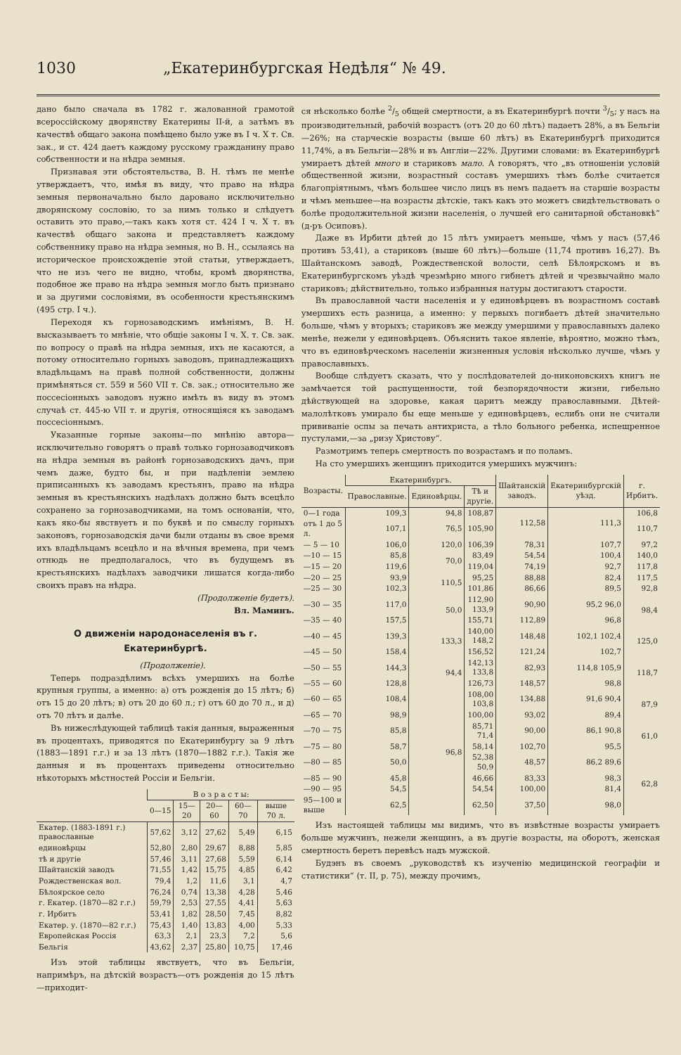1030 „Екатеринбургская Недѣля“ № 49.
дано было сначала въ 1782 г. жалованной грамотой всероссійскому дворянству Екатерины II-й, а затѣмъ въ качествѣ общаго закона помѣщено было уже въ I ч. X т. Св. зак., и ст. 424 даетъ каждому русскому гражданину право собственности и на нѣдра земныя.
Признавая эти обстоятельства, В. Н. тѣмъ не менѣе утверждаетъ, что, имѣя въ виду, что право на нѣдра земныя первоначально было даровано исключительно дворянскому сословію, то за нимъ только и слѣдуетъ оставить это право,—такъ какъ хотя ст. 424 I ч. X т. въ качествѣ общаго закона и представляетъ каждому собственнику право на нѣдра земныя, но В. Н., ссылаясь на историческое происхожденіе этой статьи, утверждаетъ, что не изъ чего не видно, чтобы, кромѣ дворянства, подобное же право на нѣдра земныя могло быть признано и за другими сословіями, въ особенности крестьянскимъ (495 стр. I ч.).
Переходя къ горнозаводскимъ имѣніямъ, В. Н. высказываетъ то мнѣніе, что общіе законы I ч. X. т. Св. зак. по вопросу о правѣ на нѣдра земныя, ихъ не касаются, а потому относительно горныхъ заводовъ, принадлежащихъ владѣльцамъ на правѣ полной собственности, должны примѣняться ст. 559 и 560 VII т. Св. зак.; относительно же поссесіонныхъ заводовъ нужно имѣть въ виду въ этомъ случаѣ ст. 445-ю VII т. и другія, относящіяся къ заводамъ поссесіоннымъ.
Указанные горные законы—по мнѣнію автора—исключительно говорятъ о правѣ только горнозаводчиковъ на нѣдра земныя въ районѣ горнозаводскихъ дачъ, при чемъ даже, будто бы, и при надѣленіи землею приписанныхъ къ заводамъ крестьянъ, право на нѣдра земныя въ крестьянскихъ надѣлахъ должно быть всецѣло сохранено за горнозаводчиками, на томъ основаніи, что, какъ яко-бы явствуетъ и по буквѣ и по смыслу горныхъ законовъ, горнозаводскія дачи были отданы въ свое время ихъ владѣльцамъ всецѣло и на вѣчныя времена, при чемъ отнюдь не предполагалось, что въ будущемъ въ крестьянскихъ надѣлахъ заводчики лишатся когда-либо своихъ правъ на нѣдра.
(Продолженіе будетъ).
Вл. Маминъ.
О движеніи народонаселенія въ г. Екатеринбургѣ.
(Продолженіе).
Теперь подраздѣлимъ всѣхъ умершихъ на болѣе крупныя группы, а именно: а) отъ рожденія до 15 лѣтъ; б) отъ 15 до 20 лѣтъ; в) отъ 20 до 60 л.; г) отъ 60 до 70 л., и д) отъ 70 лѣтъ и далѣе.
Въ нижеслѣдующей таблицѣ такія данныя, выраженныя въ процентахъ, приводятся по Екатеринбургу за 9 лѣтъ (1883—1891 г.г.) и за 13 лѣтъ (1870—1882 г.г.). Такія же данныя и въ процентахъ приведены относительно нѣкоторыхъ мѣстностей Россіи и Бельгіи.
| | В о з р а с т ы: | | | | |
| --- | --- | --- | --- | --- | --- |
| | 0—15 | 15—20 | 20—60 | 60—70 | выше 70 л. |
| Екатер. (1883-1891 г.) православные | 57,62 | 3,12 | 27,62 | 5,49 | 6,15 |
| единовѣрцы | 52,80 | 2,80 | 29,67 | 8,88 | 5,85 |
| тѣ и другіе | 57,46 | 3,11 | 27,68 | 5,59 | 6,14 |
| Шайтанскій заводъ | 71,55 | 1,42 | 15,75 | 4,85 | 6,42 |
| Рождественская вол. | 79,4 | 1,2 | 11,6 | 3,1 | 4,7 |
| Бѣлоярское село | 76,24 | 0,74 | 13,38 | 4,28 | 5,46 |
| г. Екатер. (1870—82 г.г.) | 59,79 | 2,53 | 27,55 | 4,41 | 5,63 |
| г. Ирбитъ | 53,41 | 1,82 | 28,50 | 7,45 | 8,82 |
| Екатер. у. (1870—82 г.г.) | 75,43 | 1,40 | 13,83 | 4,00 | 5,33 |
| Европейская Россія | 63,3 | 2,1 | 23,3 | 7,2 | 5,6 |
| Бельгія | 43,62 | 2,37 | 25,80 | 10,75 | 17,46 |
Изъ этой таблицы явствуетъ, что въ Бельгіи, напримѣръ, на дѣтскій возрастъ—отъ рожденія до 15 лѣтъ—приходит-
ся нѣсколько болѣе 2/5 общей смертности, а въ Екатеринбургѣ почти 3/5; у насъ на производительный, рабочій возрастъ (отъ 20 до 60 лѣтъ) падаетъ 28%, а въ Бельгіи—26%; на старческіе возрасты (выше 60 лѣтъ) въ Екатеринбургѣ приходится 11,74%, а въ Бельгіи—28% и въ Англіи—22%. Другими словами: въ Екатеринбургѣ умираетъ дѣтей много и стариковъ мало. А говорятъ, что „въ отношеніи условій общественной жизни, возрастный составъ умершихъ тѣмъ болѣе считается благопріятнымъ, чѣмъ большее число лицъ въ немъ падаетъ на старшіе возрасты и чѣмъ меньшее—на возрасты дѣтскіе, такъ какъ это можетъ свидѣтельствовать о болѣе продолжительной жизни населенія, о лучшей его санитарной обстановкѣ“ (д-ръ Осиповъ).
Даже въ Ирбити дѣтей до 15 лѣтъ умираетъ меньше, чѣмъ у насъ (57,46 противъ 53,41), а стариковъ (выше 60 лѣтъ)—больше (11,74 противъ 16,27). Въ Шайтанскомъ заводѣ, Рождественской волости, селѣ Бѣлоярскомъ и въ Екатеринбургскомъ уѣздѣ чрезмѣрно много гибнетъ дѣтей и чрезвычайно мало стариковъ; дѣйствительно, только избранныя натуры достигаютъ старости.
Въ православной части населенія и у единовѣрцевъ въ возрастномъ составѣ умершихъ есть разница, а именно: у первыхъ погибаетъ дѣтей значительно больше, чѣмъ у вторыхъ; стариковъ же между умершими у православныхъ далеко менѣе, нежели у единовѣрцевъ. Объяснить такое явленіе, вѣроятно, можно тѣмъ, что въ единовѣрческомъ населеніи жизненныя условія нѣсколько лучше, чѣмъ у православныхъ.
Вообще слѣдуетъ сказать, что у послѣдователей до-никоновскихъ книгъ не замѣчается той распущенности, той безпорядочности жизни, гибельно дѣйствующей на здоровье, какая царитъ между православными. Дѣтей-малолѣтковъ умирало бы еще меньше у единовѣрцевъ, еслибъ они не считали прививаніе оспы за печать антихриста, а тѣло больного ребенка, испещренное пустулами,—за „ризу Христову“.
Размотримъ теперь смертность по возрастамъ и по поламъ.
На сто умершихъ женщинъ приходится умершихъ мужчинъ:
| Возрасты. | Екатеринбургъ. | | | Шайтанскій заводъ. | Екатеринбургскій уѣзд. | г. Ирбитъ. |
| --- | --- | --- | --- | --- | --- | --- |
| | Православные. | Единовѣрцы. | Тѣ и другіе. | | | |
| 0—1 года | 109,3 | 94,8 | 108,87 | 112,58 | 111,3 | 106,8 |
| отъ 1 до 5 л. | 107,1 | 76,5 | 105,90 | | | 110,7 |
| — 5 — 10 | 106,0 | 120,0 | 106,39 | 78,31 | 107,7 | 97,2 |
| —10 — 15 | 85,8 | 70,0 | 83,49 | 54,54 | 100,4 | 140,0 |
| —15 — 20 | 119,6 | | 119,04 | 74,19 | 92,7 | 117,8 |
| —20 — 25 | 93,9 | 110,5 | 95,25 | 88,88 | 82,4 | 117,5 |
| —25 — 30 | 102,3 | | 101,86 | 86,66 | 89,5 | 92,8 |
| —30 — 35 | 117,0 | 50,0 | 112,90 133,9 | 90,90 | 95,2 96,0 | 98,4 |
| —35 — 40 | 157,5 | | 155,71 | 112,89 | 96,8 | |
| —40 — 45 | 139,3 | 133,3 | 140,00 148,2 | 148,48 | 102,1 102,4 | 125,0 |
| —45 — 50 | 158,4 | | 156,52 | 121,24 | 102,7 | |
| —50 — 55 | 144,3 | 94,4 | 142,13 133,8 | 82,93 | 114,8 105,9 | 118,7 |
| —55 — 60 | 128,8 | | 126,73 | 148,57 | 98,8 | |
| —60 — 65 | 108,4 | 96,8 | 108,00 103,8 | 134,88 | 91,6 90,4 | 87,9 |
| —65 — 70 | 98,9 | | 100,00 | 93,02 | 89,4 | |
| —70 — 75 | 85,8 | | 85,71 71,4 | 90,00 | 86,1 90,8 | 61,0 |
| —75 — 80 | 58,7 | | 58,14 | 102,70 | 95,5 | |
| —80 — 85 | 50,0 | | 52,38 50,9 | 48,57 | 86,2 89,6 | 62,8 |
| —85 — 90 | 45,8 | | 46,66 | 83,33 | 98,3 | |
| —90 — 95 | 54,5 | | 54,54 | 100,00 | 81,4 | |
| 95—100 и выше | 62,5 | | 62,50 | 37,50 | 98,0 | |
Изъ настоящей таблицы мы видимъ, что въ извѣстные возрасты умираетъ больше мужчинъ, нежели женщинъ, а въ другіе возрасты, на оборотъ, женская смертность беретъ перевѣсъ надъ мужской.
Будэнъ въ своемъ „руководствѣ къ изученію медицинской географіи и статистики“ (т. II, р. 75), между прочимъ,